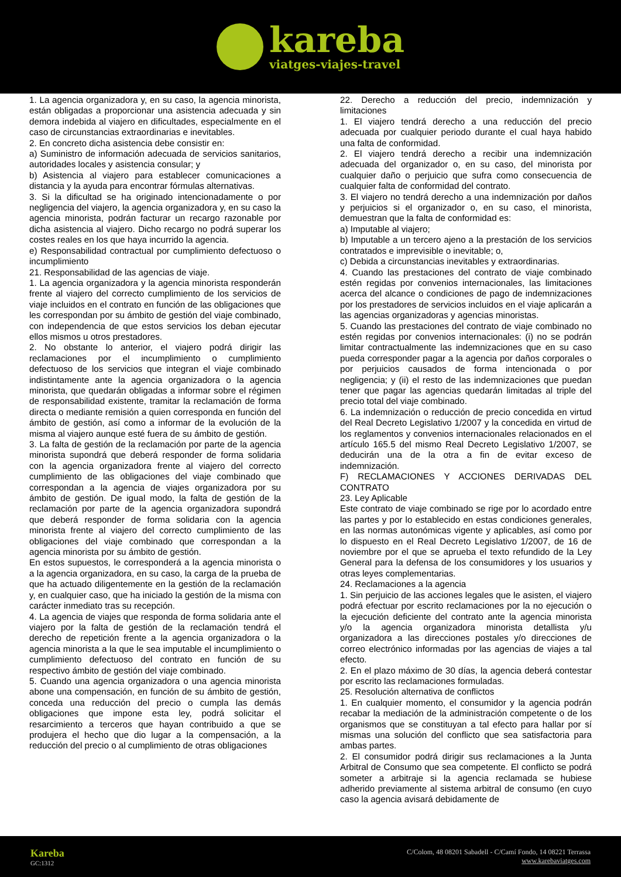kareba
viatges-viajes-travel
1. La agencia organizadora y, en su caso, la agencia minorista, están obligadas a proporcionar una asistencia adecuada y sin demora indebida al viajero en dificultades, especialmente en el caso de circunstancias extraordinarias e inevitables.
2. En concreto dicha asistencia debe consistir en:
a) Suministro de información adecuada de servicios sanitarios, autoridades locales y asistencia consular; y
b) Asistencia al viajero para establecer comunicaciones a distancia y la ayuda para encontrar fórmulas alternativas.
3. Si la dificultad se ha originado intencionadamente o por negligencia del viajero, la agencia organizadora y, en su caso la agencia minorista, podrán facturar un recargo razonable por dicha asistencia al viajero. Dicho recargo no podrá superar los costes reales en los que haya incurrido la agencia.
e) Responsabilidad contractual por cumplimiento defectuoso o incumplimiento
21. Responsabilidad de las agencias de viaje.
1. La agencia organizadora y la agencia minorista responderán frente al viajero del correcto cumplimiento de los servicios de viaje incluidos en el contrato en función de las obligaciones que les correspondan por su ámbito de gestión del viaje combinado, con independencia de que estos servicios los deban ejecutar ellos mismos u otros prestadores.
2. No obstante lo anterior, el viajero podrá dirigir las reclamaciones por el incumplimiento o cumplimiento defectuoso de los servicios que integran el viaje combinado indistintamente ante la agencia organizadora o la agencia minorista, que quedarán obligadas a informar sobre el régimen de responsabilidad existente, tramitar la reclamación de forma directa o mediante remisión a quien corresponda en función del ámbito de gestión, así como a informar de la evolución de la misma al viajero aunque esté fuera de su ámbito de gestión.
3. La falta de gestión de la reclamación por parte de la agencia minorista supondrá que deberá responder de forma solidaria con la agencia organizadora frente al viajero del correcto cumplimiento de las obligaciones del viaje combinado que correspondan a la agencia de viajes organizadora por su ámbito de gestión. De igual modo, la falta de gestión de la reclamación por parte de la agencia organizadora supondrá que deberá responder de forma solidaria con la agencia minorista frente al viajero del correcto cumplimiento de las obligaciones del viaje combinado que correspondan a la agencia minorista por su ámbito de gestión.
En estos supuestos, le corresponderá a la agencia minorista o a la agencia organizadora, en su caso, la carga de la prueba de que ha actuado diligentemente en la gestión de la reclamación y, en cualquier caso, que ha iniciado la gestión de la misma con carácter inmediato tras su recepción.
4. La agencia de viajes que responda de forma solidaria ante el viajero por la falta de gestión de la reclamación tendrá el derecho de repetición frente a la agencia organizadora o la agencia minorista a la que le sea imputable el incumplimiento o cumplimiento defectuoso del contrato en función de su respectivo ámbito de gestión del viaje combinado.
5. Cuando una agencia organizadora o una agencia minorista abone una compensación, en función de su ámbito de gestión, conceda una reducción del precio o cumpla las demás obligaciones que impone esta ley, podrá solicitar el resarcimiento a terceros que hayan contribuido a que se produjera el hecho que dio lugar a la compensación, a la reducción del precio o al cumplimiento de otras obligaciones
22. Derecho a reducción del precio, indemnización y limitaciones
1. El viajero tendrá derecho a una reducción del precio adecuada por cualquier periodo durante el cual haya habido una falta de conformidad.
2. El viajero tendrá derecho a recibir una indemnización adecuada del organizador o, en su caso, del minorista por cualquier daño o perjuicio que sufra como consecuencia de cualquier falta de conformidad del contrato.
3. El viajero no tendrá derecho a una indemnización por daños y perjuicios si el organizador o, en su caso, el minorista, demuestran que la falta de conformidad es:
a) Imputable al viajero;
b) Imputable a un tercero ajeno a la prestación de los servicios contratados e imprevisible o inevitable; o,
c) Debida a circunstancias inevitables y extraordinarias.
4. Cuando las prestaciones del contrato de viaje combinado estén regidas por convenios internacionales, las limitaciones acerca del alcance o condiciones de pago de indemnizaciones por los prestadores de servicios incluidos en el viaje aplicarán a las agencias organizadoras y agencias minoristas.
5. Cuando las prestaciones del contrato de viaje combinado no estén regidas por convenios internacionales: (i) no se podrán limitar contractualmente las indemnizaciones que en su caso pueda corresponder pagar a la agencia por daños corporales o por perjuicios causados de forma intencionada o por negligencia; y (ii) el resto de las indemnizaciones que puedan tener que pagar las agencias quedarán limitadas al triple del precio total del viaje combinado.
6. La indemnización o reducción de precio concedida en virtud del Real Decreto Legislativo 1/2007 y la concedida en virtud de los reglamentos y convenios internacionales relacionados en el artículo 165.5 del mismo Real Decreto Legislativo 1/2007, se deducirán una de la otra a fin de evitar exceso de indemnización.
F) RECLAMACIONES Y ACCIONES DERIVADAS DEL CONTRATO
23. Ley Aplicable
Este contrato de viaje combinado se rige por lo acordado entre las partes y por lo establecido en estas condiciones generales, en las normas autonómicas vigente y aplicables, así como por lo dispuesto en el Real Decreto Legislativo 1/2007, de 16 de noviembre por el que se aprueba el texto refundido de la Ley General para la defensa de los consumidores y los usuarios y otras leyes complementarias.
24. Reclamaciones a la agencia
1. Sin perjuicio de las acciones legales que le asisten, el viajero podrá efectuar por escrito reclamaciones por la no ejecución o la ejecución deficiente del contrato ante la agencia minorista y/o la agencia organizadora minorista detallista y/u organizadora a las direcciones postales y/o direcciones de correo electrónico informadas por las agencias de viajes a tal efecto.
2. En el plazo máximo de 30 días, la agencia deberá contestar por escrito las reclamaciones formuladas.
25. Resolución alternativa de conflictos
1. En cualquier momento, el consumidor y la agencia podrán recabar la mediación de la administración competente o de los organismos que se constituyan a tal efecto para hallar por sí mismas una solución del conflicto que sea satisfactoria para ambas partes.
2. El consumidor podrá dirigir sus reclamaciones a la Junta Arbitral de Consumo que sea competente. El conflicto se podrá someter a arbitraje si la agencia reclamada se hubiese adherido previamente al sistema arbitral de consumo (en cuyo caso la agencia avisará debidamente de
Kareba
GC:1312
C/Colom, 48 08201 Sabadell - C/Camí Fondo, 14 08221 Terrassa
www.karebaviatges.com